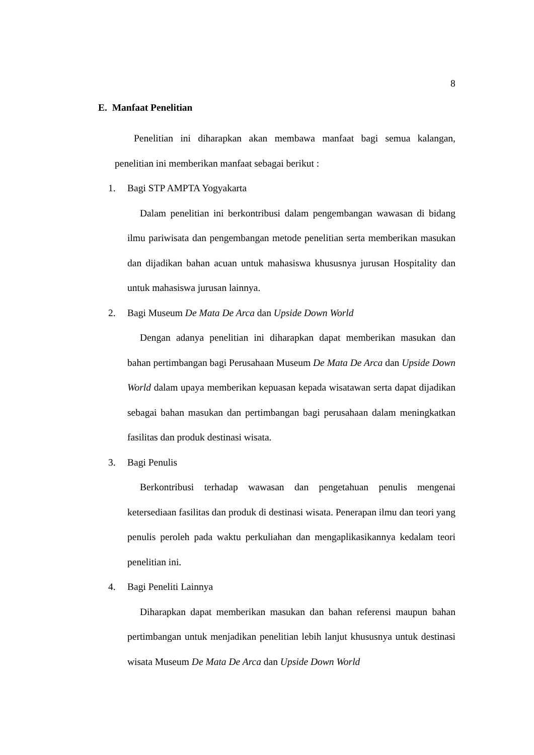8
E. Manfaat Penelitian
Penelitian ini diharapkan akan membawa manfaat bagi semua kalangan, penelitian ini memberikan manfaat sebagai berikut :
1. Bagi STP AMPTA Yogyakarta
Dalam penelitian ini berkontribusi dalam pengembangan wawasan di bidang ilmu pariwisata dan pengembangan metode penelitian serta memberikan masukan dan dijadikan bahan acuan untuk mahasiswa khususnya jurusan Hospitality dan untuk mahasiswa jurusan lainnya.
2. Bagi Museum De Mata De Arca dan Upside Down World
Dengan adanya penelitian ini diharapkan dapat memberikan masukan dan bahan pertimbangan bagi Perusahaan Museum De Mata De Arca dan Upside Down World dalam upaya memberikan kepuasan kepada wisatawan serta dapat dijadikan sebagai bahan masukan dan pertimbangan bagi perusahaan dalam meningkatkan fasilitas dan produk destinasi wisata.
3. Bagi Penulis
Berkontribusi terhadap wawasan dan pengetahuan penulis mengenai ketersediaan fasilitas dan produk di destinasi wisata. Penerapan ilmu dan teori yang penulis peroleh pada waktu perkuliahan dan mengaplikasikannya kedalam teori penelitian ini.
4. Bagi Peneliti Lainnya
Diharapkan dapat memberikan masukan dan bahan referensi maupun bahan pertimbangan untuk menjadikan penelitian lebih lanjut khususnya untuk destinasi wisata Museum De Mata De Arca dan Upside Down World